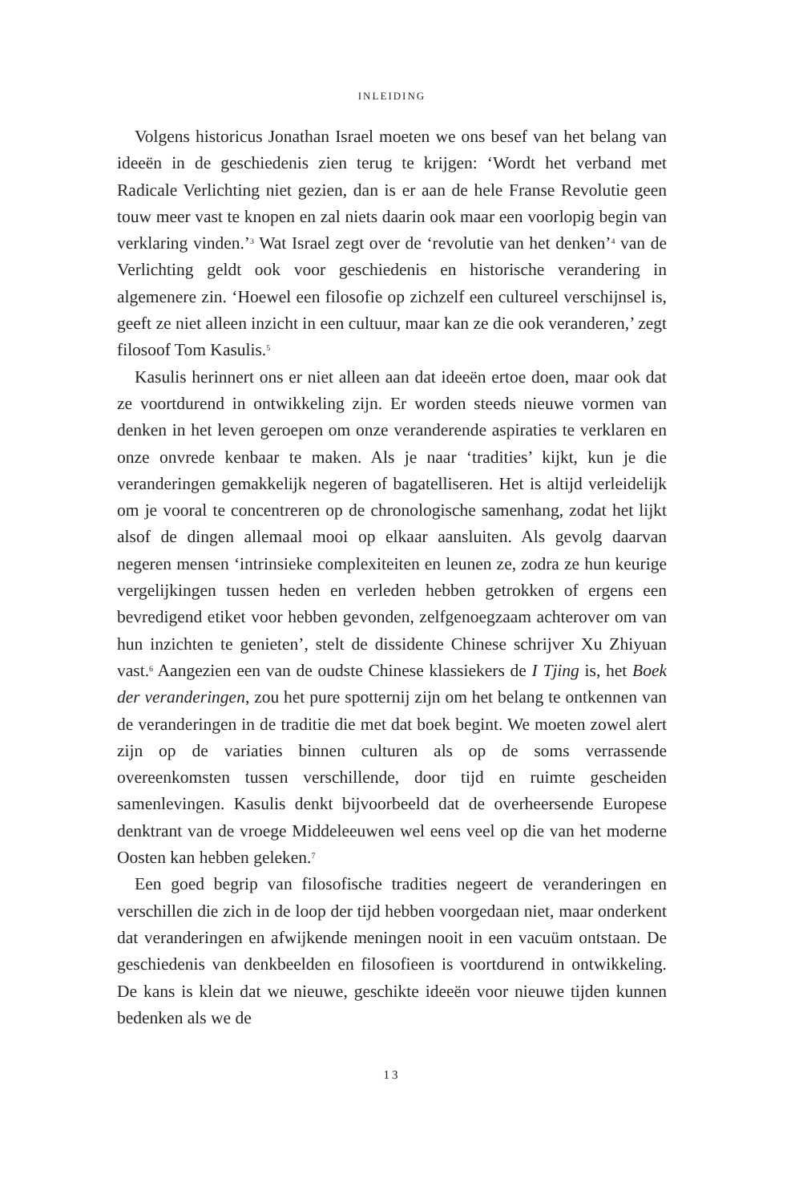INLEIDING
Volgens historicus Jonathan Israel moeten we ons besef van het belang van ideeën in de geschiedenis zien terug te krijgen: ‘Wordt het verband met Radicale Verlichting niet gezien, dan is er aan de hele Franse Revolutie geen touw meer vast te knopen en zal niets daarin ook maar een voorlopig begin van verklaring vinden.’<sup>3</sup> Wat Israel zegt over de ‘revolutie van het denken’<sup>4</sup> van de Verlichting geldt ook voor geschiedenis en historische verandering in algemenere zin. ‘Hoewel een filosofie op zichzelf een cultureel verschijnsel is, geeft ze niet alleen inzicht in een cultuur, maar kan ze die ook veranderen,’ zegt filosoof Tom Kasulis.<sup>5</sup>
Kasulis herinnert ons er niet alleen aan dat ideeën ertoe doen, maar ook dat ze voortdurend in ontwikkeling zijn. Er worden steeds nieuwe vormen van denken in het leven geroepen om onze veranderende aspiraties te verklaren en onze onvrede kenbaar te maken. Als je naar ‘tradities’ kijkt, kun je die veranderingen gemakkelijk negeren of bagatelliseren. Het is altijd verleidelijk om je vooral te concentreren op de chronologische samenhang, zodat het lijkt alsof de dingen allemaal mooi op elkaar aansluiten. Als gevolg daarvan negeren mensen ‘intrinsieke complexiteiten en leunen ze, zodra ze hun keurige vergelijkingen tussen heden en verleden hebben getrokken of ergens een bevredigend etiket voor hebben gevonden, zelfgenoegzaam achterover om van hun inzichten te genieten’, stelt de dissidente Chinese schrijver Xu Zhiyuan vast.<sup>6</sup> Aangezien een van de oudste Chinese klassiekers de I Tjing is, het Boek der veranderingen, zou het pure spotternij zijn om het belang te ontkennen van de veranderingen in de traditie die met dat boek begint. We moeten zowel alert zijn op de variaties binnen culturen als op de soms verrassende overeenkomsten tussen verschillende, door tijd en ruimte gescheiden samenlevingen. Kasulis denkt bijvoorbeeld dat de overheersende Europese denktrant van de vroege Middeleeuwen wel eens veel op die van het moderne Oosten kan hebben geleken.<sup>7</sup>
Een goed begrip van filosofische tradities negeert de veranderingen en verschillen die zich in de loop der tijd hebben voorgedaan niet, maar onderkent dat veranderingen en afwijkende meningen nooit in een vacuüm ontstaan. De geschiedenis van denkbeelden en filosofieen is voortdurend in ontwikkeling. De kans is klein dat we nieuwe, geschikte ideeën voor nieuwe tijden kunnen bedenken als we de
13